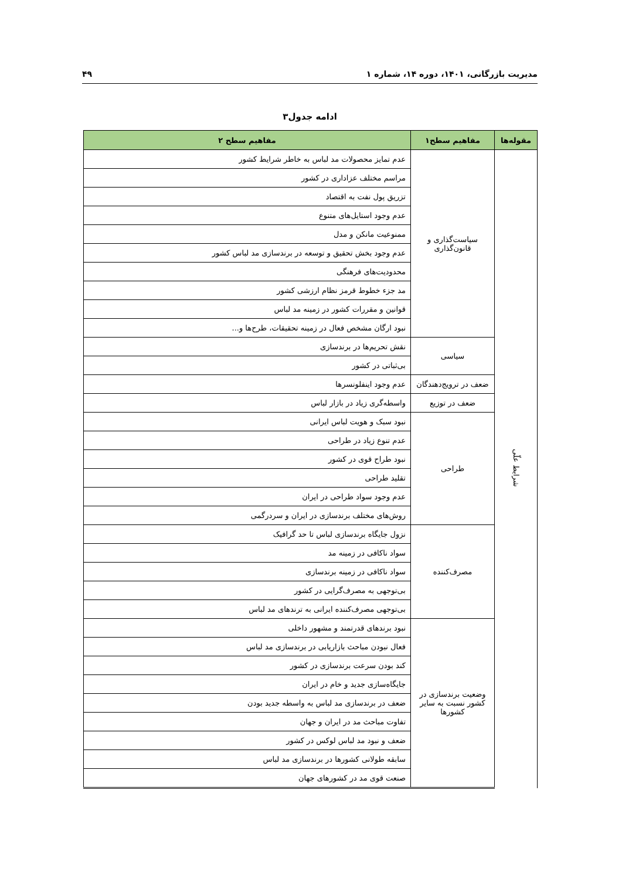مدیریت بازرگانی، ۱۴۰۱، دوره ۱۴، شماره ۱ ۴۹
ادامه جدول۳
| مقوله‌ها | مفاهیم سطح۱ | مفاهیم سطح ۲ |
| --- | --- | --- |
| شرایط علّی | سیاست‌گذاری و قانون‌گذاری | عدم تمایز محصولات مد لباس به خاطر شرایط کشور |
| | | مراسم مختلف عزاداری در کشور |
| | | تزریق پول نفت به اقتصاد |
| | | عدم وجود استایل‌های متنوع |
| | | ممنوعیت مانکن و مدل |
| | | عدم وجود بخش تحقیق و توسعه در برندسازی مد لباس کشور |
| | | محدودیت‌های فرهنگی |
| | | مد جزء خطوط قرمز نظام ارزشی کشور |
| | | قوانین و مقررات کشور در زمینه مد لباس |
| | | نبود ارگان مشخص فعال در زمینه تحقیقات، طرح‌ها و... |
| | سیاسی | نقش تحریم‌ها در برندسازی |
| | | بی‌ثباتی در کشور |
| | ضعف در ترویج‌دهندگان | عدم وجود اینفلونسرها |
| | ضعف در توزیع | واسطه‌گری زیاد در بازار لباس |
| | طراحی | نبود سبک و هویت لباس ایرانی |
| | | عدم تنوع زیاد در طراحی |
| | | نبود طراح قوی در کشور |
| | | تقلید طراحی |
| | | عدم وجود سواد طراحی در ایران |
| | | روش‌های مختلف برندسازی در ایران و سردرگمی |
| | مصرف‌کننده | نزول جایگاه برندسازی لباس تا حد گرافیک |
| | | سواد ناکافی در زمینه مد |
| | | سواد ناکافی در زمینه برندسازی |
| | | بی‌توجهی به مصرف‌گرایی در کشور |
| | | بی‌توجهی مصرف‌کننده ایرانی به ترندهای مد لباس |
| | وضعیت برندسازی در کشور نسبت به سایر کشورها | نبود برندهای قدرتمند و مشهور داخلی |
| | | فعال نبودن مباحث بازاریابی در برندسازی مد لباس |
| | | کند بودن سرعت برندسازی در کشور |
| | | جایگاه‌سازی جدید و خام در ایران |
| | | ضعف در برندسازی مد لباس به واسطه جدید بودن |
| | | تفاوت مباحث مد در ایران و جهان |
| | | ضعف و نبود مد لباس لوکس در کشور |
| | | سابقه طولانی کشورها در برندسازی مد لباس |
| | | صنعت قوی مد در کشورهای جهان |